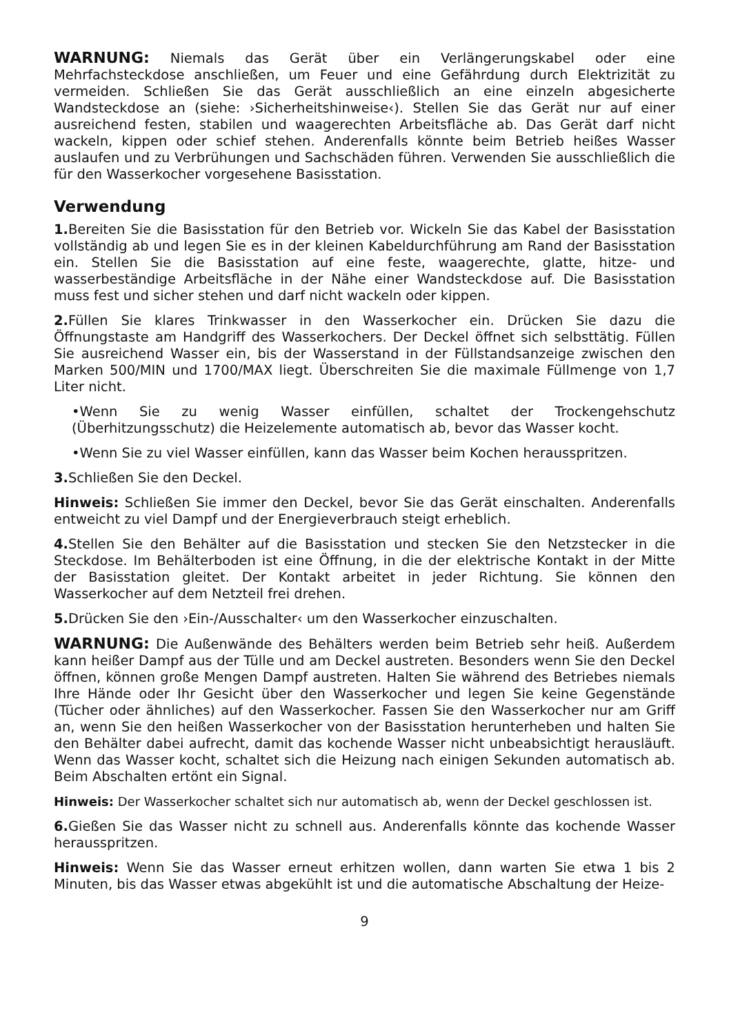WARNUNG: Niemals das Gerät über ein Verlängerungskabel oder eine Mehrfachsteckdose anschließen, um Feuer und eine Gefährdung durch Elektrizität zu vermeiden. Schließen Sie das Gerät ausschließlich an eine einzeln abgesicherte Wandsteckdose an (siehe: ›Sicherheitshinweise‹). Stellen Sie das Gerät nur auf einer ausreichend festen, stabilen und waagerechten Arbeitsfläche ab. Das Gerät darf nicht wackeln, kippen oder schief stehen. Anderenfalls könnte beim Betrieb heißes Wasser auslaufen und zu Verbrühungen und Sachschäden führen. Verwenden Sie ausschließlich die für den Wasserkocher vorgesehene Basisstation.
Verwendung
1. Bereiten Sie die Basisstation für den Betrieb vor. Wickeln Sie das Kabel der Basisstation vollständig ab und legen Sie es in der kleinen Kabeldurchführung am Rand der Basisstation ein. Stellen Sie die Basisstation auf eine feste, waagerechte, glatte, hitze- und wasserbeständige Arbeitsfläche in der Nähe einer Wandsteckdose auf. Die Basisstation muss fest und sicher stehen und darf nicht wackeln oder kippen.
2. Füllen Sie klares Trinkwasser in den Wasserkocher ein. Drücken Sie dazu die Öffnungstaste am Handgriff des Wasserkochers. Der Deckel öffnet sich selbsttätig. Füllen Sie ausreichend Wasser ein, bis der Wasserstand in der Füllstandsanzeige zwischen den Marken 500/MIN und 1700/MAX liegt. Überschreiten Sie die maximale Füllmenge von 1,7 Liter nicht.
•Wenn Sie zu wenig Wasser einfüllen, schaltet der Trockengehschutz (Überhitzungsschutz) die Heizelemente automatisch ab, bevor das Wasser kocht.
•Wenn Sie zu viel Wasser einfüllen, kann das Wasser beim Kochen herausspritzen.
3. Schließen Sie den Deckel.
Hinweis: Schließen Sie immer den Deckel, bevor Sie das Gerät einschalten. Anderenfalls entweicht zu viel Dampf und der Energieverbrauch steigt erheblich.
4. Stellen Sie den Behälter auf die Basisstation und stecken Sie den Netzstecker in die Steckdose. Im Behälterboden ist eine Öffnung, in die der elektrische Kontakt in der Mitte der Basisstation gleitet. Der Kontakt arbeitet in jeder Richtung. Sie können den Wasserkocher auf dem Netzteil frei drehen.
5. Drücken Sie den ›Ein-/Ausschalter‹ um den Wasserkocher einzuschalten.
WARNUNG: Die Außenwände des Behälters werden beim Betrieb sehr heiß. Außerdem kann heißer Dampf aus der Tülle und am Deckel austreten. Besonders wenn Sie den Deckel öffnen, können große Mengen Dampf austreten. Halten Sie während des Betriebes niemals Ihre Hände oder Ihr Gesicht über den Wasserkocher und legen Sie keine Gegenstände (Tücher oder ähnliches) auf den Wasserkocher. Fassen Sie den Wasserkocher nur am Griff an, wenn Sie den heißen Wasserkocher von der Basisstation herunterheben und halten Sie den Behälter dabei aufrecht, damit das kochende Wasser nicht unbeabsichtigt herausläuft. Wenn das Wasser kocht, schaltet sich die Heizung nach einigen Sekunden automatisch ab. Beim Abschalten ertönt ein Signal.
Hinweis: Der Wasserkocher schaltet sich nur automatisch ab, wenn der Deckel geschlossen ist.
6. Gießen Sie das Wasser nicht zu schnell aus. Anderenfalls könnte das kochende Wasser herausspritzen.
Hinweis: Wenn Sie das Wasser erneut erhitzen wollen, dann warten Sie etwa 1 bis 2 Minuten, bis das Wasser etwas abgekühlt ist und die automatische Abschaltung der Heize-
9